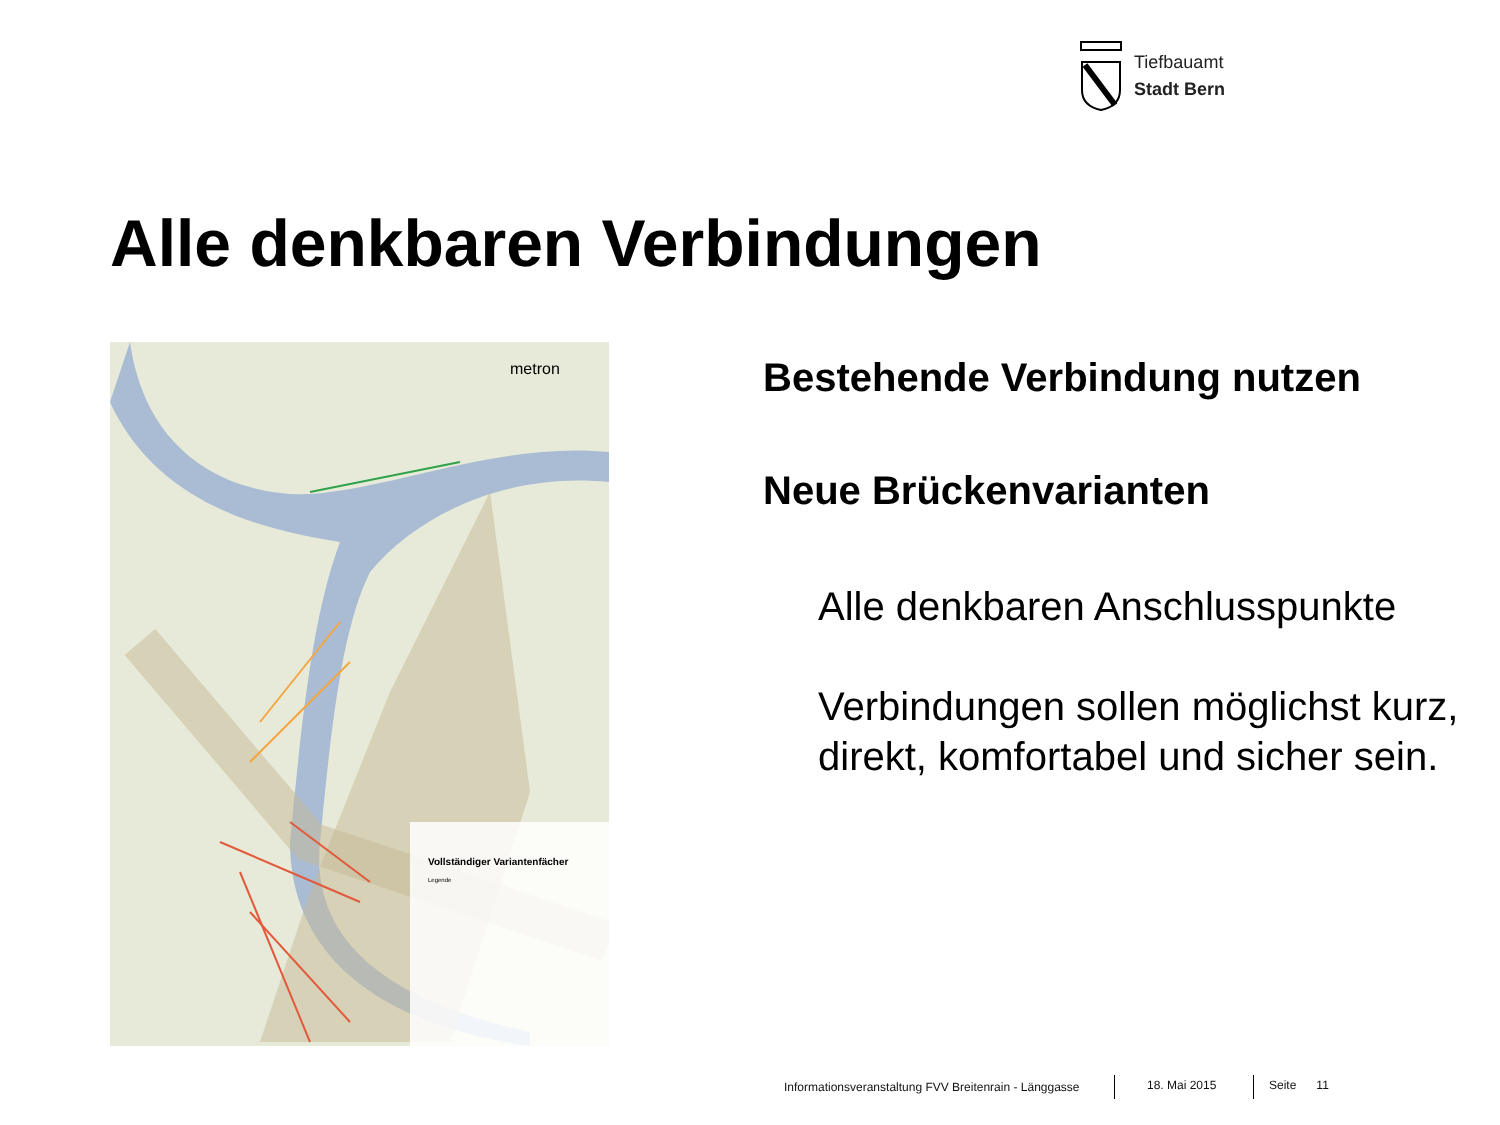Tiefbauamt
Stadt Bern
Alle denkbaren Verbindungen
metron
Vollständiger Variantenfächer
Legende
Bestehende Verbindung nutzen
Neue Brückenvarianten
Alle denkbaren Anschlusspunkte
Verbindungen sollen möglichst kurz, direkt, komfortabel und sicher sein.
Informationsveranstaltung FVV Breitenrain - Länggasse
18. Mai 2015 Seite 11